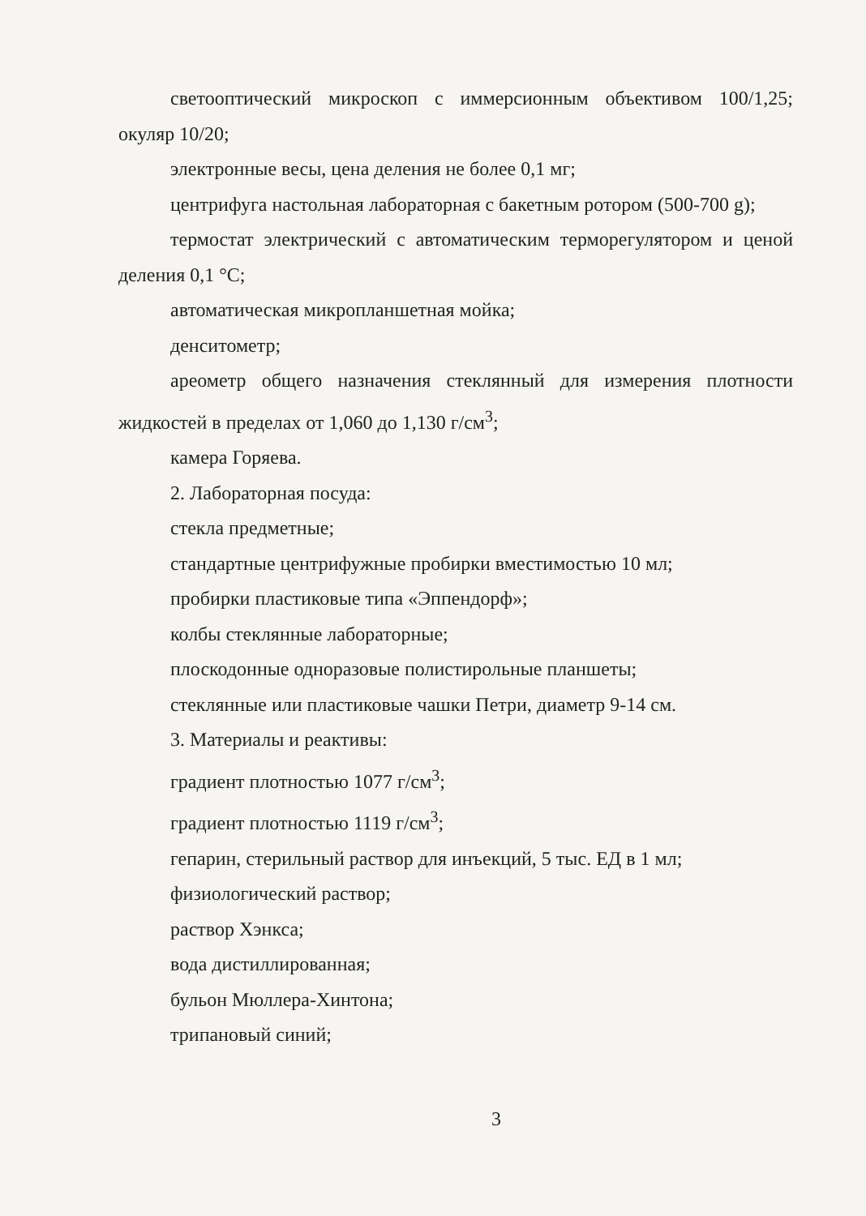светооптический микроскоп с иммерсионным объективом 100/1,25; окуляр 10/20;
электронные весы, цена деления не более 0,1 мг;
центрифуга настольная лабораторная с бакетным ротором (500-700 g);
термостат электрический с автоматическим терморегулятором и ценой деления 0,1 °С;
автоматическая микропланшетная мойка;
денситометр;
ареометр общего назначения стеклянный для измерения плотности жидкостей в пределах от 1,060 до 1,130 г/см<sup>3</sup>;
камера Горяева.
2. Лабораторная посуда:
стекла предметные;
стандартные центрифужные пробирки вместимостью 10 мл;
пробирки пластиковые типа «Эппендорф»;
колбы стеклянные лабораторные;
плоскодонные одноразовые полистирольные планшеты;
стеклянные или пластиковые чашки Петри, диаметр 9-14 см.
3. Материалы и реактивы:
градиент плотностью 1077 г/см<sup>3</sup>;
градиент плотностью 1119 г/см<sup>3</sup>;
гепарин, стерильный раствор для инъекций, 5 тыс. ЕД в 1 мл;
физиологический раствор;
раствор Хэнкса;
вода дистиллированная;
бульон Мюллера-Хинтона;
трипановый синий;
3